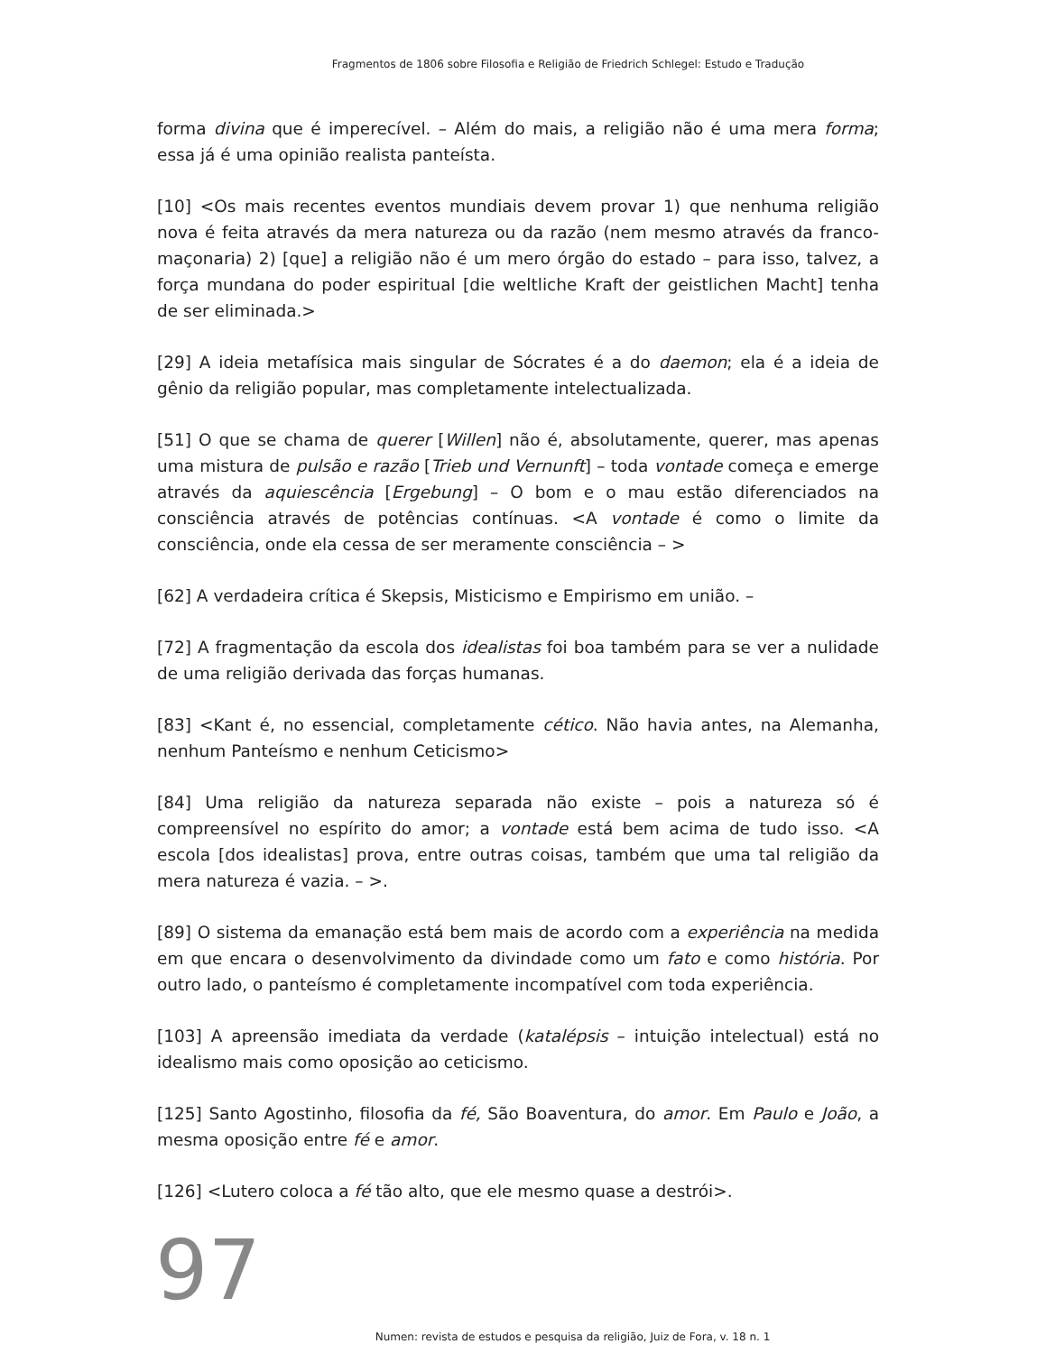Fragmentos de 1806 sobre Filosofia e Religião de Friedrich Schlegel: Estudo e Tradução
forma divina que é imperecível. – Além do mais, a religião não é uma mera forma; essa já é uma opinião realista panteísta.
[10] <Os mais recentes eventos mundiais devem provar 1) que nenhuma religião nova é feita através da mera natureza ou da razão (nem mesmo através da franco-maçonaria) 2) [que] a religião não é um mero órgão do estado – para isso, talvez, a força mundana do poder espiritual [die weltliche Kraft der geistlichen Macht] tenha de ser eliminada.>
[29] A ideia metafísica mais singular de Sócrates é a do daemon; ela é a ideia de gênio da religião popular, mas completamente intelectualizada.
[51] O que se chama de querer [Willen] não é, absolutamente, querer, mas apenas uma mistura de pulsão e razão [Trieb und Vernunft] – toda vontade começa e emerge através da aquiescência [Ergebung] – O bom e o mau estão diferenciados na consciência através de potências contínuas. <A vontade é como o limite da consciência, onde ela cessa de ser meramente consciência – >
[62] A verdadeira crítica é Skepsis, Misticismo e Empirismo em união. –
[72] A fragmentação da escola dos idealistas foi boa também para se ver a nulidade de uma religião derivada das forças humanas.
[83] <Kant é, no essencial, completamente cético. Não havia antes, na Alemanha, nenhum Panteísmo e nenhum Ceticismo>
[84] Uma religião da natureza separada não existe – pois a natureza só é compreensível no espírito do amor; a vontade está bem acima de tudo isso. <A escola [dos idealistas] prova, entre outras coisas, também que uma tal religião da mera natureza é vazia. – >.
[89] O sistema da emanação está bem mais de acordo com a experiência na medida em que encara o desenvolvimento da divindade como um fato e como história. Por outro lado, o panteísmo é completamente incompatível com toda experiência.
[103] A apreensão imediata da verdade (katalépsis – intuição intelectual) está no idealismo mais como oposição ao ceticismo.
[125] Santo Agostinho, filosofia da fé, São Boaventura, do amor. Em Paulo e João, a mesma oposição entre fé e amor.
[126] <Lutero coloca a fé tão alto, que ele mesmo quase a destrói>.
97
Numen: revista de estudos e pesquisa da religião, Juiz de Fora, v. 18 n. 1